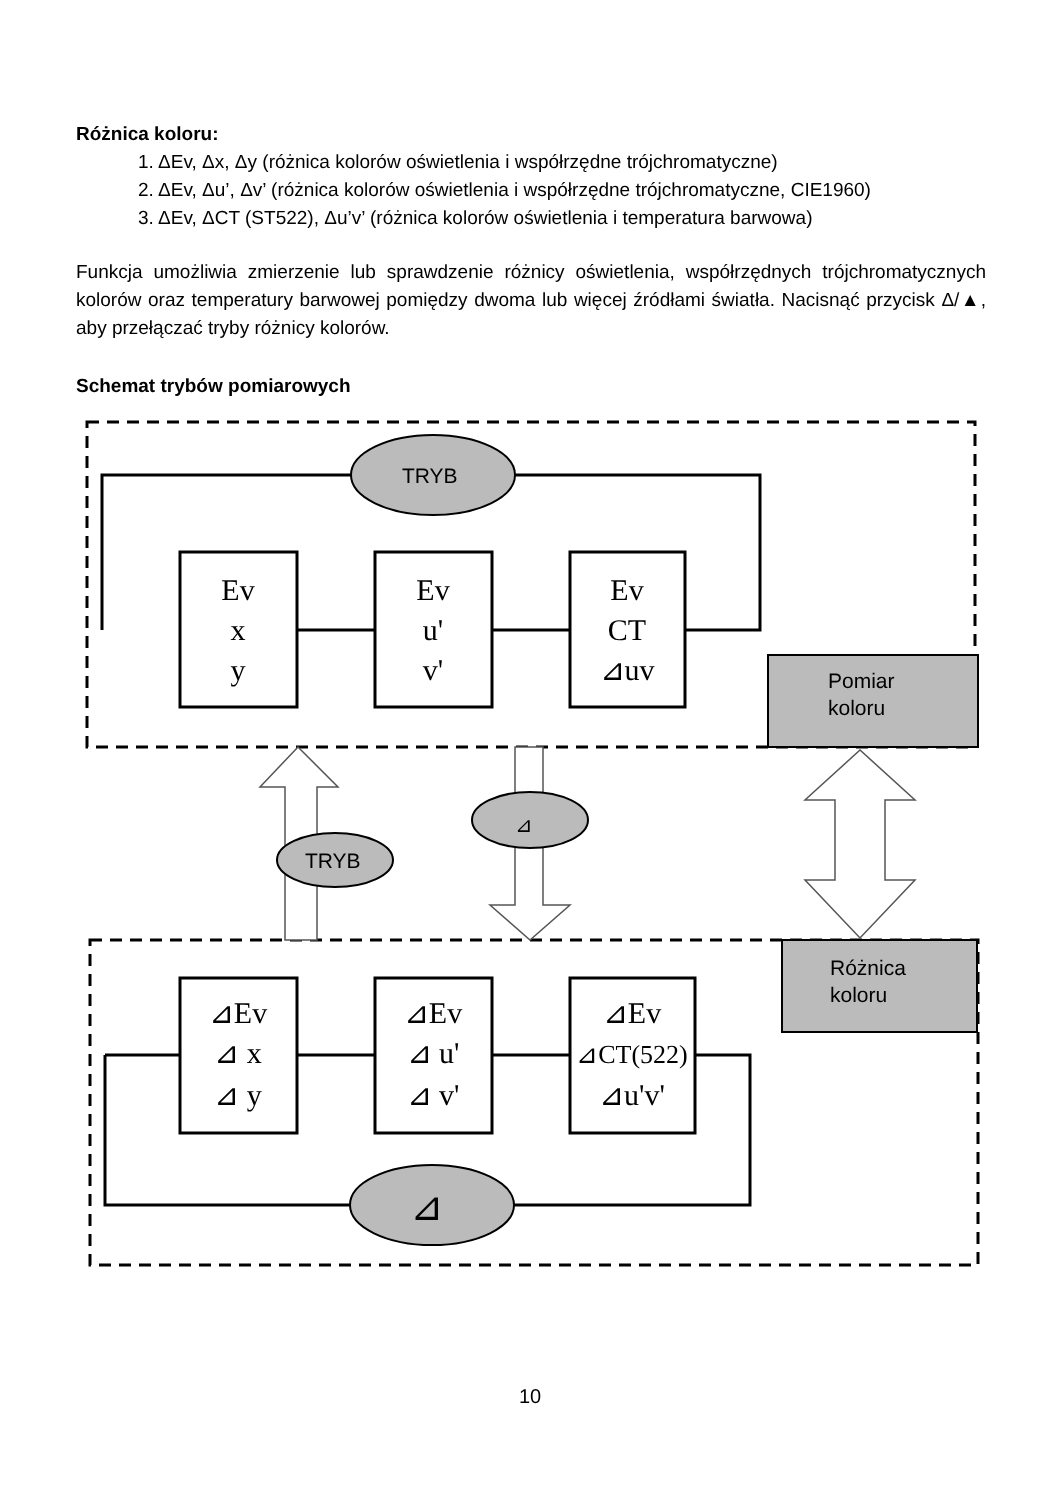Różnica koloru:
1. ΔEv, Δx, Δy (różnica kolorów oświetlenia i współrzędne trójchromatyczne)
2. ΔEv, Δu’, Δv’ (różnica kolorów oświetlenia i współrzędne trójchromatyczne, CIE1960)
3. ΔEv, ΔCT (ST522), Δu’v’ (różnica kolorów oświetlenia i temperatura barwowa)
Funkcja umożliwia zmierzenie lub sprawdzenie różnicy oświetlenia, współrzędnych trójchromatycznych kolorów oraz temperatury barwowej pomiędzy dwoma lub więcej źródłami światła. Nacisnąć przycisk Δ/▲, aby przełączać tryby różnicy kolorów.
Schemat trybów pomiarowych
TRYB
TRYB
⊿
⊿
Pomiar
koloru
Różnica
koloru
Ev
x
y
Ev
u'
v'
Ev
CT
⊿uv
⊿Ev
⊿ x
⊿ y
⊿Ev
⊿ u'
⊿ v'
⊿Ev
⊿CT(522)
⊿u'v'
10